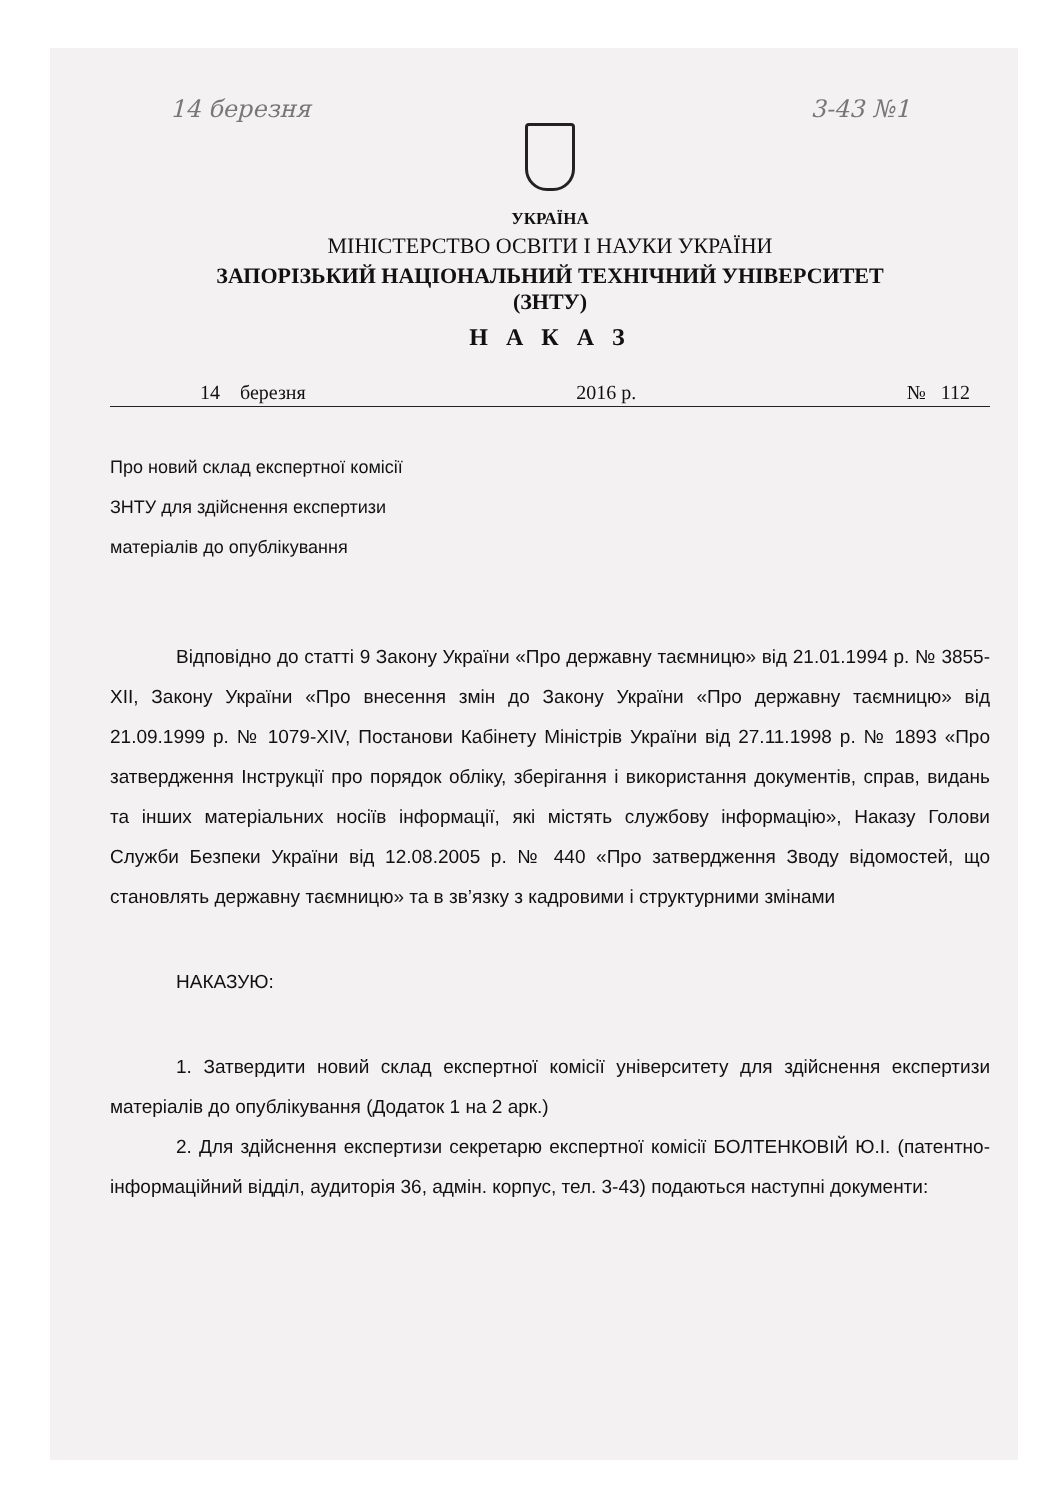14 березня 3-43 №1
УКРАЇНА
МІНІСТЕРСТВО ОСВІТИ І НАУКИ УКРАЇНИ
ЗАПОРІЗЬКИЙ НАЦІОНАЛЬНИЙ ТЕХНІЧНИЙ УНІВЕРСИТЕТ
(ЗНТУ)
Н А К А З
14 березня 2016 р. № 112
Про новий склад експертної комісії
ЗНТУ для здійснення експертизи
матеріалів до опублікування
Відповідно до статті 9 Закону України «Про державну таємницю» від 21.01.1994 р. № 3855-XII, Закону України «Про внесення змін до Закону України «Про державну таємницю» від 21.09.1999 р. № 1079-XIV, Постанови Кабінету Міністрів України від 27.11.1998 р. № 1893 «Про затвердження Інструкції про порядок обліку, зберігання і використання документів, справ, видань та інших матеріальних носіїв інформації, які містять службову інформацію», Наказу Голови Служби Безпеки України від 12.08.2005 р. № 440 «Про затвердження Зводу відомостей, що становлять державну таємницю» та в зв’язку з кадровими і структурними змінами
НАКАЗУЮ:
1. Затвердити новий склад експертної комісії університету для здійснення експертизи матеріалів до опублікування (Додаток 1 на 2 арк.)
2. Для здійснення експертизи секретарю експертної комісії БОЛТЕНКОВІЙ Ю.І. (патентно-інформаційний відділ, аудиторія 36, адмін. корпус, тел. 3-43) подаються наступні документи: